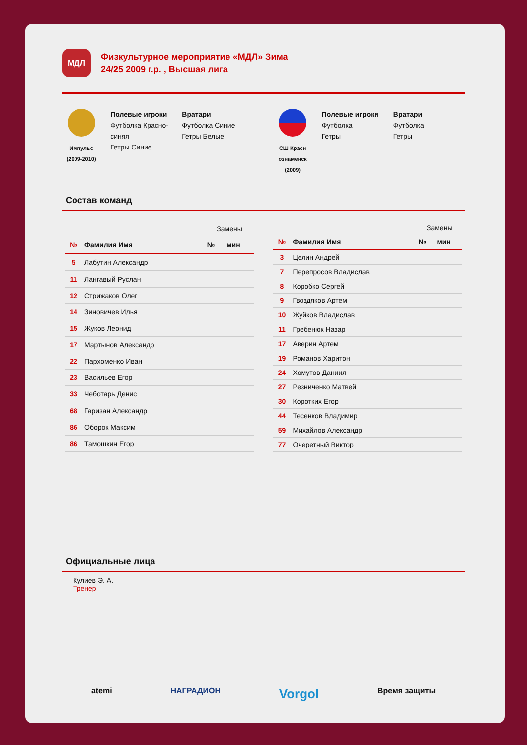МДЛ
Физкультурное мероприятие «МДЛ» Зима
24/25 2009 г.р. , Высшая лига
Импульс
(2009-2010)
Полевые игроки
Футболка Красно-синяя
Гетры Синие
Вратари
Футболка Синие
Гетры Белые
СШ Красн ознаменск
(2009)
Полевые игроки
Футболка
Гетры
Вратари
Футболка
Гетры
Состав команд
| | | Замены | |
| --- | --- | --- | --- |
| № | Фамилия Имя | № | мин |
| 5 | Лабутин Александр | | |
| 11 | Лангавый Руслан | | |
| 12 | Стрижаков Олег | | |
| 14 | Зиновичев Илья | | |
| 15 | Жуков Леонид | | |
| 17 | Мартынов Александр | | |
| 22 | Пархоменко Иван | | |
| 23 | Васильев Егор | | |
| 33 | Чеботарь Денис | | |
| 68 | Гаризан Александр | | |
| 86 | Оборок Максим | | |
| 86 | Тамошкин Егор | | |
| | | Замены | |
| --- | --- | --- | --- |
| № | Фамилия Имя | № | мин |
| 3 | Целин Андрей | | |
| 7 | Перепросов Владислав | | |
| 8 | Коробко Сергей | | |
| 9 | Гвоздяков Артем | | |
| 10 | Жуйков Владислав | | |
| 11 | Гребенюк Назар | | |
| 17 | Аверин Артем | | |
| 19 | Романов Харитон | | |
| 24 | Хомутов Даниил | | |
| 27 | Резниченко Матвей | | |
| 30 | Коротких Егор | | |
| 44 | Тесенков Владимир | | |
| 59 | Михайлов Александр | | |
| 77 | Очеретный Виктор | | |
Официальные лица
Кулиев Э. А.
Тренер
atemi НАГРАДИОН Vorgol Время защиты